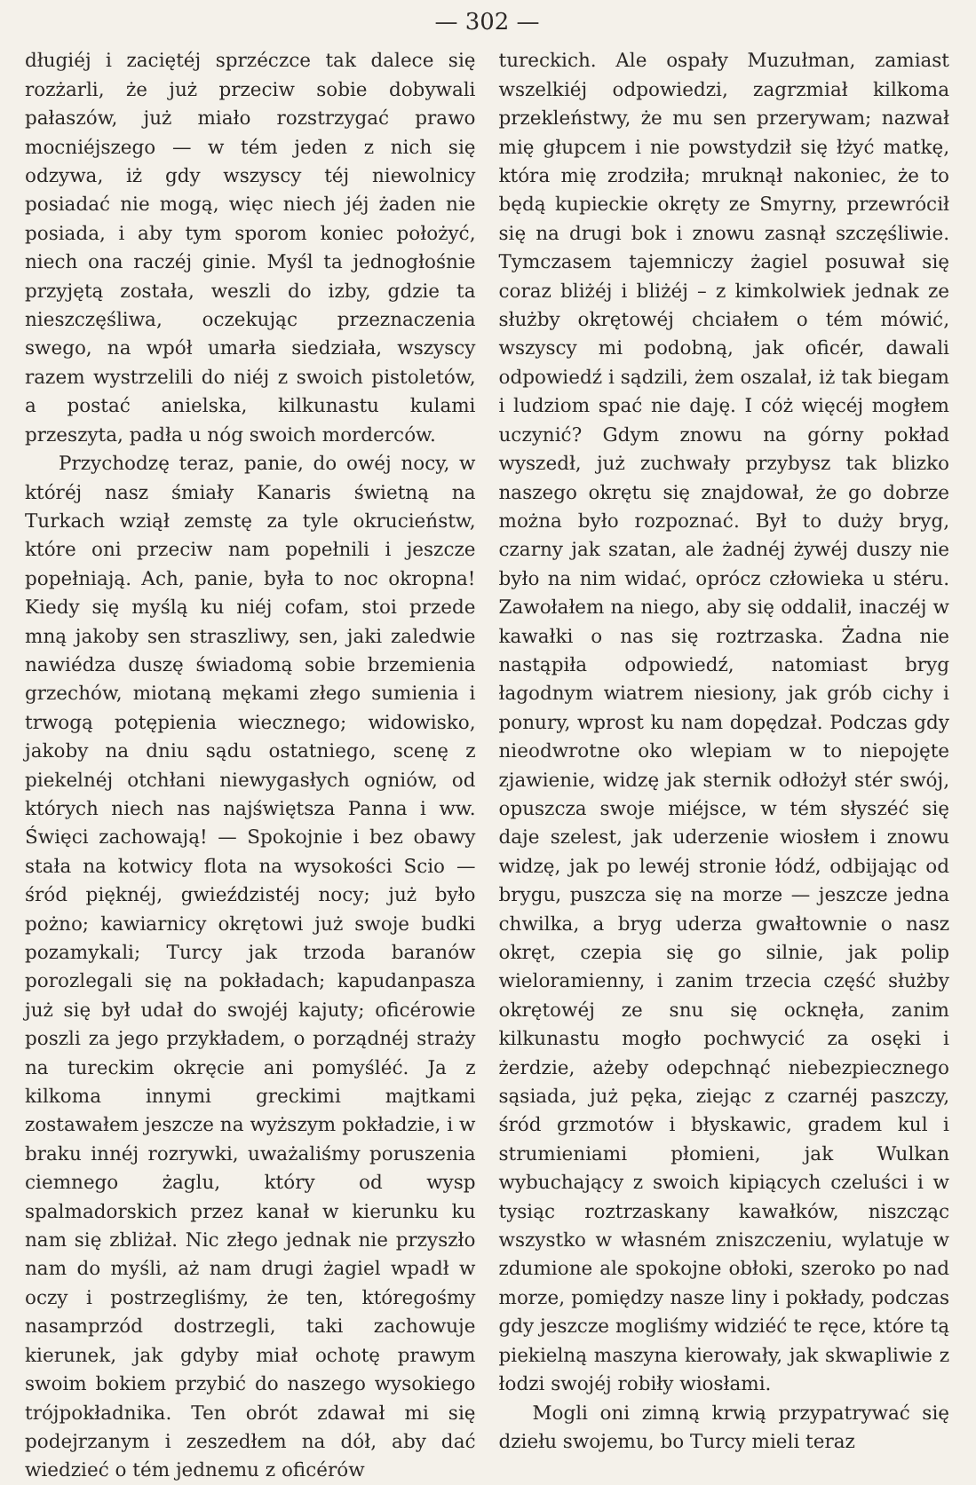— 302 —
długiéj i zaciętéj sprzéczce tak dalece się rozżarli, że już przeciw sobie dobywali pałaszów, już miało rozstrzygać prawo mocniéjszego — w tém jeden z nich się odzywa, iż gdy wszyscy téj niewolnicy posiadać nie mogą, więc niech jéj żaden nie posiada, i aby tym sporom koniec położyć, niech ona raczéj ginie. Myśl ta jednogłośnie przyjętą została, weszli do izby, gdzie ta nieszczęśliwa, oczekując przeznaczenia swego, na wpół umarła siedziała, wszyscy razem wystrzelili do niéj z swoich pistoletów, a postać anielska, kilkunastu kulami przeszyta, padła u nóg swoich morderców.
Przychodzę teraz, panie, do owéj nocy, w któréj nasz śmiały Kanaris świetną na Turkach wziął zemstę za tyle okrucieństw, które oni przeciw nam popełnili i jeszcze popełniają. Ach, panie, była to noc okropna! Kiedy się myślą ku niéj cofam, stoi przede mną jakoby sen straszliwy, sen, jaki zaledwie nawiédza duszę świadomą sobie brzemienia grzechów, miotaną mękami złego sumienia i trwogą potępienia wiecznego; widowisko, jakoby na dniu sądu ostatniego, scenę z piekelnéj otchłani niewygasłych ogniów, od których niech nas najświętsza Panna i ww. Święci zachowają! — Spokojnie i bez obawy stała na kotwicy flota na wysokości Scio — śród pięknéj, gwieździstéj nocy; już było pożno; kawiarnicy okrętowi już swoje budki pozamykali; Turcy jak trzoda baranów porozlegali się na pokładach; kapudanpasza już się był udał do swojéj kajuty; oficérowie poszli za jego przykładem, o porządnéj straży na tureckim okręcie ani pomyśléć. Ja z kilkoma innymi greckimi majtkami zostawałem jeszcze na wyższym pokładzie, i w braku innéj rozrywki, uważaliśmy poruszenia ciemnego żaglu, który od wysp spalmadorskich przez kanał w kierunku ku nam się zbliżał. Nic złego jednak nie przyszło nam do myśli, aż nam drugi żagiel wpadł w oczy i postrzegliśmy, że ten, któregośmy nasamprzód dostrzegli, taki zachowuje kierunek, jak gdyby miał ochotę prawym swoim bokiem przybić do naszego wysokiego trójpokładnika. Ten obrót zdawał mi się podejrzanym i zeszedłem na dół, aby dać wiedzieć o tém jednemu z oficérów
tureckich. Ale ospały Muzułman, zamiast wszelkiéj odpowiedzi, zagrzmiał kilkoma przekleństwy, że mu sen przerywam; nazwał mię głupcem i nie powstydził się łżyć matkę, która mię zrodziła; mruknął nakoniec, że to będą kupieckie okręty ze Smyrny, przewrócił się na drugi bok i znowu zasnął szczęśliwie. Tymczasem tajemniczy żagiel posuwał się coraz bliżéj i bliżéj – z kimkolwiek jednak ze służby okrętowéj chciałem o tém mówić, wszyscy mi podobną, jak oficér, dawali odpowiedź i sądzili, żem oszalał, iż tak biegam i ludziom spać nie daję. I cóż więcéj mogłem uczynić? Gdym znowu na górny pokład wyszedł, już zuchwały przybysz tak blizko naszego okrętu się znajdował, że go dobrze można było rozpoznać. Był to duży bryg, czarny jak szatan, ale żadnéj żywéj duszy nie było na nim widać, oprócz człowieka u stéru. Zawołałem na niego, aby się oddalił, inaczéj w kawałki o nas się roztrzaska. Żadna nie nastąpiła odpowiedź, natomiast bryg łagodnym wiatrem niesiony, jak grób cichy i ponury, wprost ku nam dopędzał. Podczas gdy nieodwrotne oko wlepiam w to niepojęte zjawienie, widzę jak sternik odłożył stér swój, opuszcza swoje miéjsce, w tém słyszéć się daje szelest, jak uderzenie wiosłem i znowu widzę, jak po lewéj stronie łódź, odbijając od brygu, puszcza się na morze — jeszcze jedna chwilka, a bryg uderza gwałtownie o nasz okręt, czepia się go silnie, jak polip wieloramienny, i zanim trzecia część służby okrętowéj ze snu się ocknęła, zanim kilkunastu mogło pochwycić za osęki i żerdzie, ażeby odepchnąć niebezpiecznego sąsiada, już pęka, ziejąc z czarnéj paszczy, śród grzmotów i błyskawic, gradem kul i strumieniami płomieni, jak Wulkan wybuchający z swoich kipiących czeluści i w tysiąc roztrzaskany kawałków, niszcząc wszystko w własném zniszczeniu, wylatuje w zdumione ale spokojne obłoki, szeroko po nad morze, pomiędzy nasze liny i pokłady, podczas gdy jeszcze mogliśmy widziéć te ręce, które tą piekielną maszyna kierowały, jak skwapliwie z łodzi swojéj robiły wiosłami.
Mogli oni zimną krwią przypatrywać się dziełu swojemu, bo Turcy mieli teraz